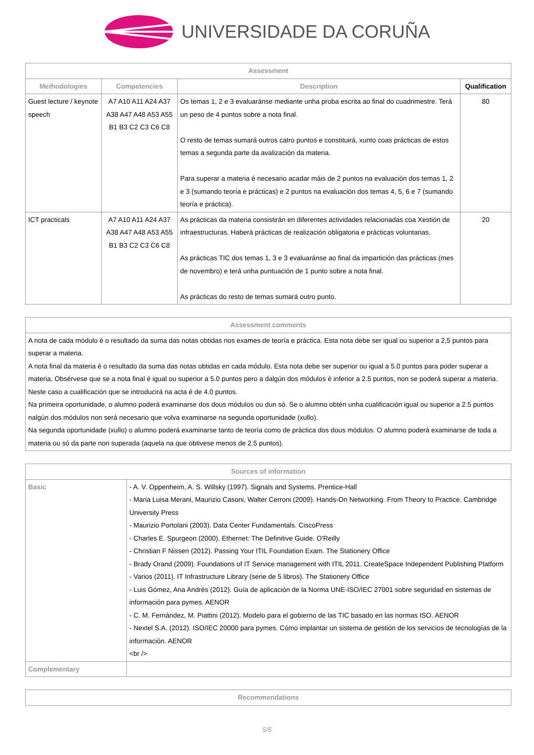UNIVERSIDADE DA CORUÑA
| Assessment | | | |
| --- | --- | --- | --- |
| Methodologies | Competencies | Description | Qualification |
| Guest lecture / keynote speech | A7 A10 A11 A24 A37 A38 A47 A48 A53 A55 B1 B3 C2 C3 C6 C8 | Os temas 1, 2 e 3 evaluaránse mediante unha proba escrita ao final do cuadrimestre. Terá un peso de 4 puntos sobre a nota final. O resto de temas sumará outros catro puntos e constituirá, xunto coas prácticas de estos temas a segunda parte da avalización da materia. Para superar a materia é necesario acadar máis de 2 puntos na evaluación dos temas 1, 2 e 3 (sumando teoría e prácticas) e 2 puntos na evaluación dos temas 4, 5, 6 e 7 (sumando teoría e práctica). | 80 |
| ICT practicals | A7 A10 A11 A24 A37 A38 A47 A48 A53 A55 B1 B3 C2 C3 C6 C8 | As prácticas da materia consistirán en diferentes actividades relacionadas coa Xestión de infraestructuras. Haberá prácticas de realización obligatoria e prácticas voluntarias. As prácticas TIC dos temas 1, 3 e 3 evaluaránse ao final da impartición das prácticas (mes de novembro) e terá unha puntuación de 1 punto sobre a nota final. As prácticas do resto de temas sumará outro punto. | 20 |
| Assessment comments |
| --- |
| A nota de cada módulo é o resultado da suma das notas obtidas nos exames de teoría e práctica. Esta nota debe ser igual ou superior a 2,5 puntos para superar a materia. A nota final da materia é o resultado da suma das notas obtidas en cada módulo. Esta nota debe ser superior ou igual a 5.0 puntos para poder superar a materia. Obsérvese que se a nota final é igual ou superior a 5.0 puntos pero a dalgún dos módulos é inferior a 2.5 puntos, non se poderá superar a materia. Neste caso a cualificación que se introducirá na acta é de 4.0 puntos. Na primeira oportunidade, o alumno poderá examinarse dos dous módulos ou dun só. Se o alumno obtén unha cualificación igual ou superior a 2.5 puntos nalgún dos módulos non será necesario que volva examinarse na segunda oportunidade (xullo). Na segunda oportunidade (xullo) o alumno poderá examinarse tanto de teoría como de práctica dos dous módulos. O alumno poderá examinarse de toda a materia ou só da parte non superada (aquela na que obtivese menos de 2.5 puntos). |
| Sources of information | |
| --- | --- |
| Basic | - A. V. Oppenheim, A. S. Willsky (1997). Signals and Systems. Prentice-Hall - Maria Luisa Merani, Maurizio Casoni, Walter Cerroni (2009). Hands-On Networking. From Theory to Practice. Cambridge University Press - Maurizio Portolani (2003). Data Center Fundamentals. CiscoPress - Charles E. Spurgeon (2000). Ethernet: The Definitive Guide. O'Reilly - Christian F Nissen (2012). Passing Your ITIL Foundation Exam. The Stationery Office - Brady Orand (2009). Foundations of IT Service management with ITIL 2011. CreateSpace Independent Publishing Platform - Varios (2011). IT Infrastructure Library (serie de 5 libros). The Stationery Office - Luis Gómez, Ana Andrés (2012). Guía de aplicación de la Norma UNE-ISO/IEC 27001 sobre seguridad en sistemas de información para pymes. AENOR - C. M. Fernández, M. Piattini (2012). Modelo para el gobierno de las TIC basado en las normas ISO. AENOR - Nextel S.A. (2012). ISO/IEC 20000 para pymes. Cómo implantar un sistema de gestión de los servicios de tecnologías de la información. AENOR <br /> |
| Complementary | |
| Recommendations |
| --- |
5/6